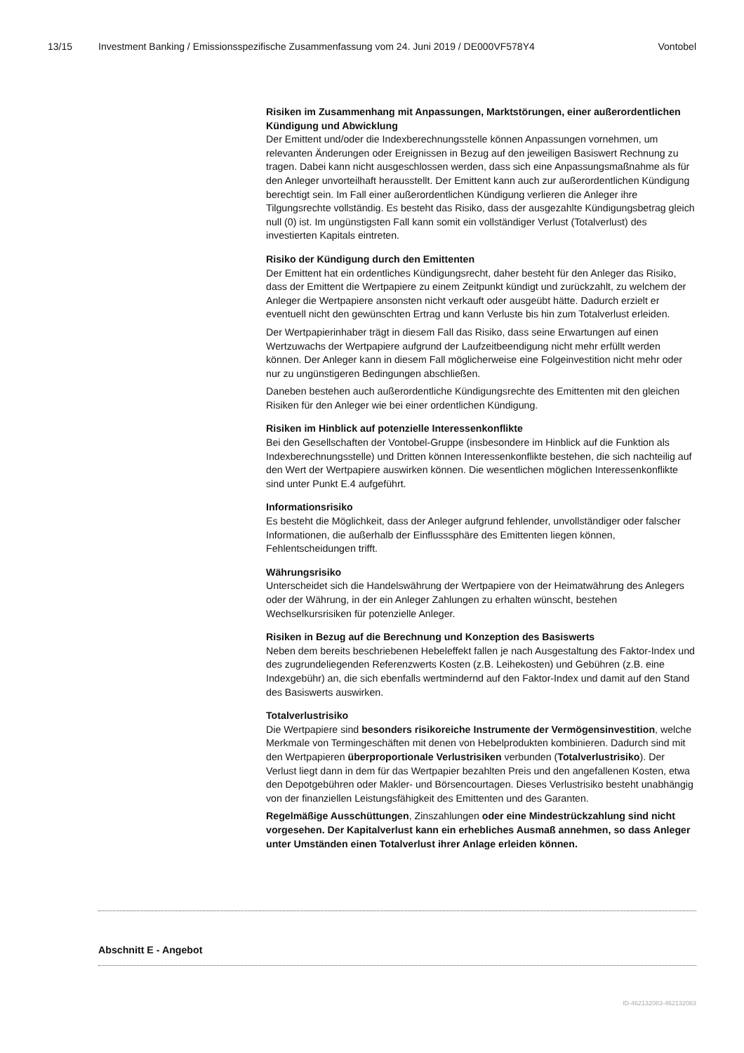13/15 Investment Banking / Emissionsspezifische Zusammenfassung vom 24. Juni 2019 / DE000VF578Y4 Vontobel
Risiken im Zusammenhang mit Anpassungen, Marktstörungen, einer außerordentlichen Kündigung und Abwicklung
Der Emittent und/oder die Indexberechnungsstelle können Anpassungen vornehmen, um relevanten Änderungen oder Ereignissen in Bezug auf den jeweiligen Basiswert Rechnung zu tragen. Dabei kann nicht ausgeschlossen werden, dass sich eine Anpassungsmaßnahme als für den Anleger unvorteilhaft herausstellt. Der Emittent kann auch zur außerordentlichen Kündigung berechtigt sein. Im Fall einer außerordentlichen Kündigung verlieren die Anleger ihre Tilgungsrechte vollständig. Es besteht das Risiko, dass der ausgezahlte Kündigungsbetrag gleich null (0) ist. Im ungünstigsten Fall kann somit ein vollständiger Verlust (Totalverlust) des investierten Kapitals eintreten.
Risiko der Kündigung durch den Emittenten
Der Emittent hat ein ordentliches Kündigungsrecht, daher besteht für den Anleger das Risiko, dass der Emittent die Wertpapiere zu einem Zeitpunkt kündigt und zurückzahlt, zu welchem der Anleger die Wertpapiere ansonsten nicht verkauft oder ausgeübt hätte. Dadurch erzielt er eventuell nicht den gewünschten Ertrag und kann Verluste bis hin zum Totalverlust erleiden.
Der Wertpapierinhaber trägt in diesem Fall das Risiko, dass seine Erwartungen auf einen Wertzuwachs der Wertpapiere aufgrund der Laufzeitbeendigung nicht mehr erfüllt werden können. Der Anleger kann in diesem Fall möglicherweise eine Folgeinvestition nicht mehr oder nur zu ungünstigeren Bedingungen abschließen.
Daneben bestehen auch außerordentliche Kündigungsrechte des Emittenten mit den gleichen Risiken für den Anleger wie bei einer ordentlichen Kündigung.
Risiken im Hinblick auf potenzielle Interessenkonflikte
Bei den Gesellschaften der Vontobel-Gruppe (insbesondere im Hinblick auf die Funktion als Indexberechnungsstelle) und Dritten können Interessenkonflikte bestehen, die sich nachteilig auf den Wert der Wertpapiere auswirken können. Die wesentlichen möglichen Interessenkonflikte sind unter Punkt E.4 aufgeführt.
Informationsrisiko
Es besteht die Möglichkeit, dass der Anleger aufgrund fehlender, unvollständiger oder falscher Informationen, die außerhalb der Einflusssphäre des Emittenten liegen können, Fehlentscheidungen trifft.
Währungsrisiko
Unterscheidet sich die Handelswährung der Wertpapiere von der Heimatwährung des Anlegers oder der Währung, in der ein Anleger Zahlungen zu erhalten wünscht, bestehen Wechselkursrisiken für potenzielle Anleger.
Risiken in Bezug auf die Berechnung und Konzeption des Basiswerts
Neben dem bereits beschriebenen Hebeleffekt fallen je nach Ausgestaltung des Faktor-Index und des zugrundeliegenden Referenzwerts Kosten (z.B. Leihekosten) und Gebühren (z.B. eine Indexgebühr) an, die sich ebenfalls wertmindernd auf den Faktor-Index und damit auf den Stand des Basiswerts auswirken.
Totalverlustrisiko
Die Wertpapiere sind besonders risikoreiche Instrumente der Vermögensinvestition, welche Merkmale von Termingeschäften mit denen von Hebelprodukten kombinieren. Dadurch sind mit den Wertpapieren überproportionale Verlustrisiken verbunden (Totalverlustrisiko). Der Verlust liegt dann in dem für das Wertpapier bezahlten Preis und den angefallenen Kosten, etwa den Depotgebühren oder Makler- und Börsencourtagen. Dieses Verlustrisiko besteht unabhängig von der finanziellen Leistungsfähigkeit des Emittenten und des Garanten.
Regelmäßige Ausschüttungen, Zinszahlungen oder eine Mindestrückzahlung sind nicht vorgesehen. Der Kapitalverlust kann ein erhebliches Ausmaß annehmen, so dass Anleger unter Umständen einen Totalverlust ihrer Anlage erleiden können.
Abschnitt E - Angebot
ID-462132083-462132083